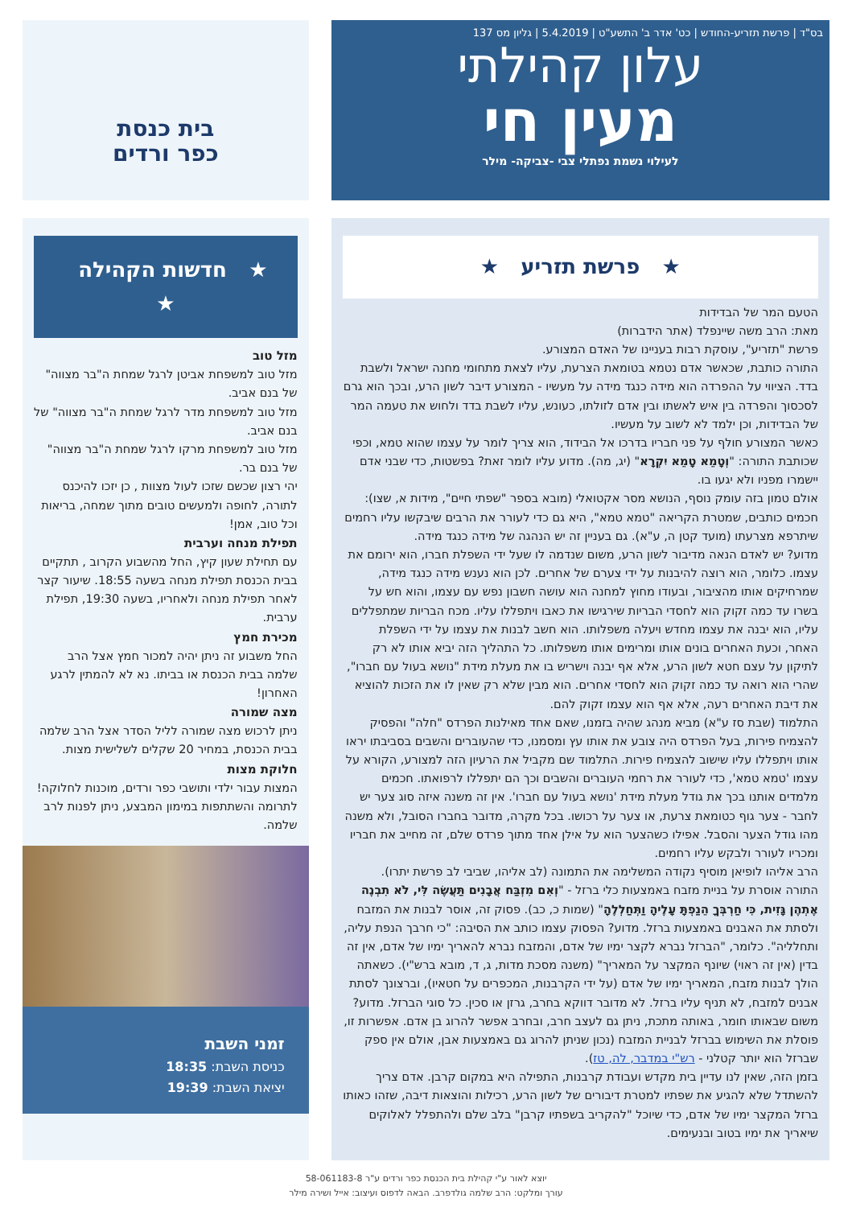בס"ד | פרשת תזריע-החודש | כט' אדר ב' התשע"ט | 5.4.2019 | גליון מס 137
עלון קהילתי
מעין חי
לעילוי נשמת נפתלי צבי -צביקה- מילר
בית כנסת
כפר ורדים
★ פרשת תזריע ★
הטעם המר של הבדידות
מאת: הרב משה שיינפלד (אתר הידברות)
פרשת "תזריע", עוסקת רבות בעניינו של האדם המצורע.
התורה כותבת, שכאשר אדם נטמא בטומאת הצרעת, עליו לצאת מתחומי מחנה ישראל ולשבת בדד. הציווי על ההפרדה הוא מידה כנגד מידה על מעשיו - המצורע דיבר לשון הרע, ובכך הוא גרם לסכסוך והפרדה בין איש לאשתו ובין אדם לזולתו, כעונש, עליו לשבת בדד ולחוש את טעמה המר של הבדידות, וכן ילמד לא לשוב על מעשיו.
כאשר המצורע חולף על פני חבריו בדרכו אל הבידוד, הוא צריך לומר על עצמו שהוא טמא, וכפי שכותבת התורה: "וְטָמֵא טָמֵא יִקְרָא" (יג, מה). מדוע עליו לומר זאת? בפשטות, כדי שבני אדם יישמרו מפניו ולא יגעו בו.
אולם טמון בזה עומק נוסף, הנושא מסר אקטואלי (מובא בספר "שפתי חיים", מידות א, שצו): חכמים כותבים, שמטרת הקריאה "טמא טמא", היא גם כדי לעורר את הרבים שיבקשו עליו רחמים שיתרפא מצרעתו (מועד קטן ה, ע"א). גם בעניין זה יש הנהגה של מידה כנגד מידה.
מדוע? יש לאדם הנאה מדיבור לשון הרע, משום שנדמה לו שעל ידי השפלת חברו, הוא ירומם את עצמו. כלומר, הוא רוצה להיבנות על ידי צערם של אחרים. לכן הוא נענש מידה כנגד מידה, שמרחיקים אותו מהציבור, ובעודו מחוץ למחנה הוא עושה חשבון נפש עם עצמו, והוא חש על בשרו עד כמה זקוק הוא לחסדי הבריות שירגישו את כאבו ויתפללו עליו. מכח הבריות שמתפללים עליו, הוא יבנה את עצמו מחדש ויעלה משפלותו. הוא חשב לבנות את עצמו על ידי השפלת האחר, וכעת האחרים בונים אותו ומרימים אותו משפלותו. כל התהליך הזה יביא אותו לא רק לתיקון על עצם חטא לשון הרע, אלא אף יבנה וישריש בו את מעלת מידת "נושא בעול עם חברו", שהרי הוא רואה עד כמה זקוק הוא לחסדי אחרים. הוא מבין שלא רק שאין לו את הזכות להוציא את דיבת האחרים רעה, אלא אף הוא עצמו זקוק להם.
התלמוד (שבת סז ע"א) מביא מנהג שהיה בזמנו, שאם אחד מאילנות הפרדס "חלה" והפסיק להצמיח פירות, בעל הפרדס היה צובע את אותו עץ ומסמנו, כדי שהעוברים והשבים בסביבתו יראו אותו ויתפללו עליו שישוב להצמיח פירות. התלמוד שם מקביל את הרעיון הזה למצורע, הקורא על עצמו 'טמא טמא', כדי לעורר את רחמי העוברים והשבים וכך הם יתפללו לרפואתו. חכמים מלמדים אותנו בכך את גודל מעלת מידת 'נושא בעול עם חברו'. אין זה משנה איזה סוג צער יש לחבר - צער גוף כטומאת צרעת, או צער על רכושו. בכל מקרה, מדובר בחברו הסובל, ולא משנה מהו גודל הצער והסבל. אפילו כשהצער הוא על אילן אחד מתוך פרדס שלם, זה מחייב את חבריו ומכריו לעורר ולבקש עליו רחמים.
הרב אליהו לופיאן מוסיף נקודה המשלימה את התמונה (לב אליהו, שביבי לב פרשת יתרו).
התורה אוסרת על בניית מזבח באמצעות כלי ברזל - "וְאִם מִזְבַּח אֲבָנִים תַּעֲשֶׂה לִּי, לֹא תִבְנֶה אֶתְהֶן גָּזִית, כִּי חַרְבְּךָ הֵנַפְתָּ עָלֶיהָ וַתְּחַלְלֶהָ" (שמות כ, כב). פסוק זה, אוסר לבנות את המזבח ולסתת את האבנים באמצעות ברזל. מדוע? הפסוק עצמו כותב את הסיבה: "כי חרבך הנפת עליה, ותחלליה". כלומר, "הברזל נברא לקצר ימיו של אדם, והמזבח נברא להאריך ימיו של אדם, אין זה בדין (אין זה ראוי) שיונף המקצר על המאריך" (משנה מסכת מדות, ג, ד, מובא ברש"י). כשאתה הולך לבנות מזבח, המאריך ימיו של אדם (על ידי הקרבנות, המכפרים על חטאיו), וברצונך לסתת אבנים למזבח, לא תניף עליו ברזל. לא מדובר דווקא בחרב, גרזן או סכין. כל סוגי הברזל. מדוע? משום שבאותו חומר, באותה מתכת, ניתן גם לעצב חרב, ובחרב אפשר להרוג בן אדם. אפשרות זו, פוסלת את השימוש בברזל לבניית המזבח (נכון שניתן להרוג גם באמצעות אבן, אולם אין ספק שברזל הוא יותר קטלני - רש"י במדבר, לה, טז).
בזמן הזה, שאין לנו עדיין בית מקדש ועבודת קרבנות, התפילה היא במקום קרבן. אדם צריך להשתדל שלא להגיע את שפתיו למטרת דיבורים של לשון הרע, רכילות והוצאות דיבה, שזהו כאותו ברזל המקצר ימיו של אדם, כדי שיוכל "להקריב בשפתיו קרבן" בלב שלם ולהתפלל לאלוקים שיאריך את ימיו בטוב ובנעימים.
★ חדשות הקהילה ★
מזל טוב
מזל טוב למשפחת אביטן לרגל שמחת ה"בר מצווה" של בנם אביב.
מזל טוב למשפחת מדר לרגל שמחת ה"בר מצווה" של בנם אביב.
מזל טוב למשפחת מרקו לרגל שמחת ה"בר מצווה" של בנם בר.
יהי רצון שכשם שזכו לעול מצוות , כן יזכו להיכנס לתורה, לחופה ולמעשים טובים מתוך שמחה, בריאות וכל טוב, אמן!
תפילת מנחה וערבית
עם תחילת שעון קיץ, החל מהשבוע הקרוב , תתקיים בבית הכנסת תפילת מנחה בשעה 18:55. שיעור קצר לאחר תפילת מנחה ולאחריו, בשעה 19:30, תפילת ערבית.
מכירת חמץ
החל משבוע זה ניתן יהיה למכור חמץ אצל הרב שלמה בבית הכנסת או בביתו. נא לא להמתין לרגע האחרון!
מצה שמורה
ניתן לרכוש מצה שמורה לליל הסדר אצל הרב שלמה בבית הכנסת, במחיר 20 שקלים לשלישית מצות.
חלוקת מצות
המצות עבור ילדי ותושבי כפר ורדים, מוכנות לחלוקה!
לתרומה והשתתפות במימון המבצע, ניתן לפנות לרב שלמה.
זמני השבת
כניסת השבת: 18:35
יציאת השבת: 19:39
יוצא לאור ע"י קהילת בית הכנסת כפר ורדים ע"ר 58-061183-8
עורך ומלקט: הרב שלמה גולדפרב. הבאה לדפוס ועיצוב: אייל ושירה מילר